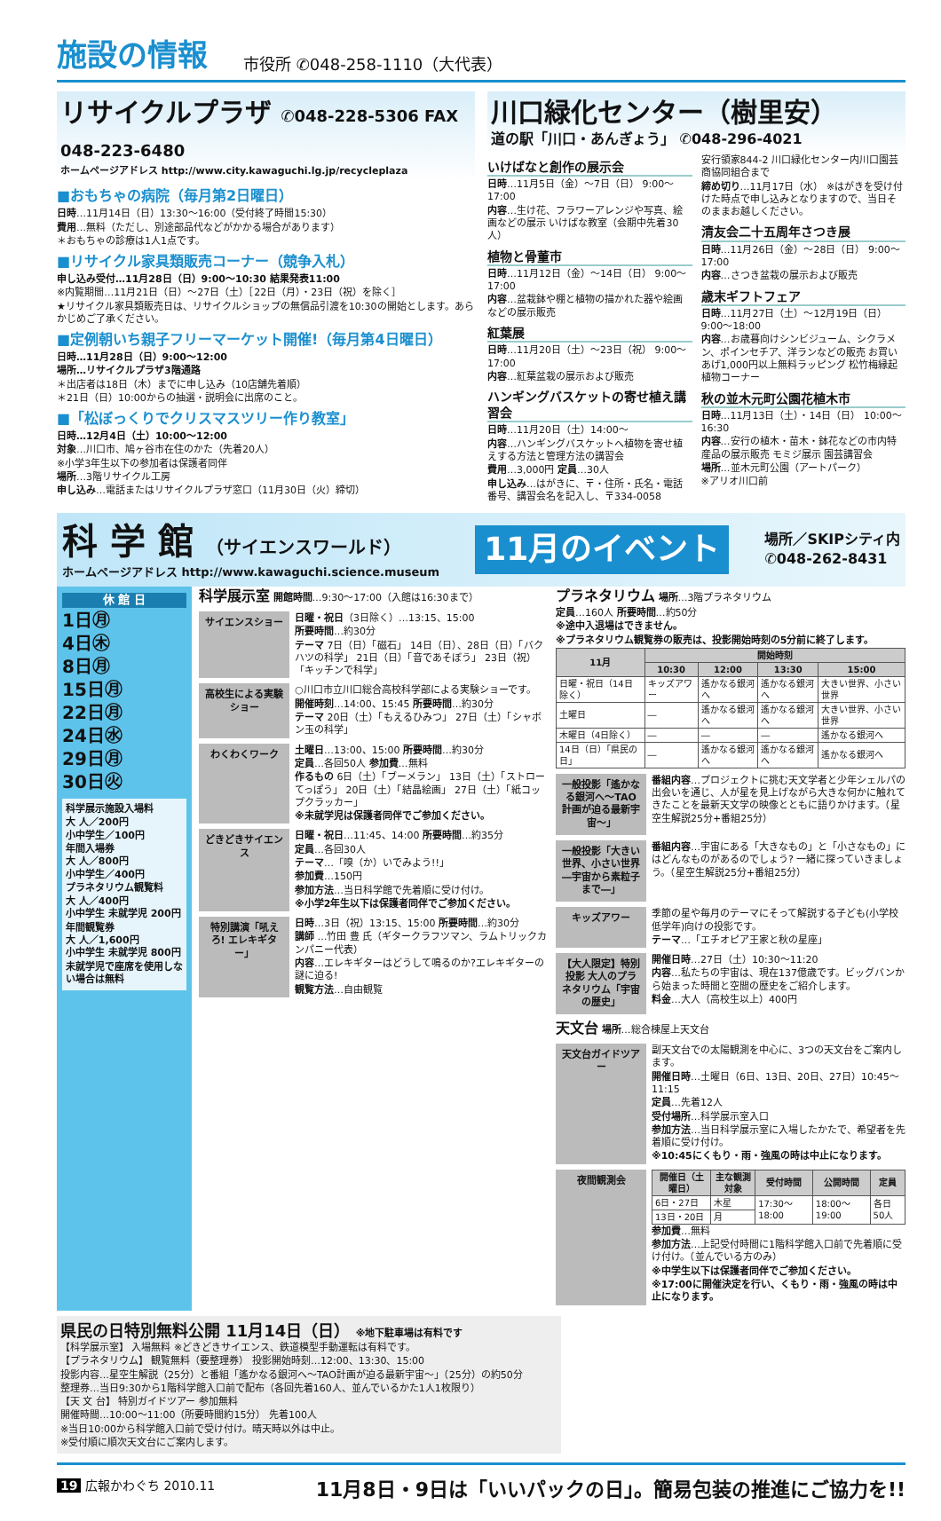施設の情報 市役所 ✆048-258-1110（大代表）
リサイクルプラザ ✆048-228-5306 FAX 048-223-6480
ホームページアドレス http://www.city.kawaguchi.lg.jp/recycleplaza
■おもちゃの病院（毎月第2日曜日）
日時…11月14日（日）13:30〜16:00（受付終了時間15:30）
費用…無料（ただし、別途部品代などがかかる場合があります）
＊おもちゃの診療は1人1点です。
■リサイクル家具類販売コーナー（競争入札）
申し込み受付…11月28日（日）9:00〜10:30 結果発表11:00
※内覧期間…11月21日（日）〜27日（土）［22日（月）・23日（祝）を除く］
★リサイクル家具類販売日は、リサイクルショップの無償品引渡を10:30の開始とします。あらかじめご了承ください。
■定例朝いち親子フリーマーケット開催!（毎月第4日曜日）
日時…11月28日（日）9:00〜12:00
場所…リサイクルプラザ3階通路
＊出店者は18日（木）までに申し込み（10店舗先着順）
＊21日（日）10:00からの抽選・説明会に出席のこと。
■「松ぼっくりでクリスマスツリー作り教室」
日時…12月4日（土）10:00〜12:00
対象…川口市、鳩ヶ谷市在住のかた（先着20人）
※小学3年生以下の参加者は保護者同伴
場所…3階リサイクル工房
申し込み…電話またはリサイクルプラザ窓口（11月30日（火）締切）
川口緑化センター（樹里安）
道の駅「川口・あんぎょう」 ✆048-296-4021
いけばなと創作の展示会
日時…11月5日（金）〜7日（日） 9:00〜17:00
内容…生け花、フラワーアレンジや写真、絵画などの展示 いけばな教室（会期中先着30人）
植物と骨董市
日時…11月12日（金）〜14日（日） 9:00〜17:00
内容…盆栽鉢や棚と植物の描かれた器や絵画などの展示販売
紅葉展
日時…11月20日（土）〜23日（祝） 9:00〜17:00
内容…紅葉盆栽の展示および販売
ハンギングバスケットの寄せ植え講習会
日時…11月20日（土）14:00〜
内容…ハンギングバスケットへ植物を寄せ植えする方法と管理方法の講習会
費用…3,000円 定員…30人
申し込み…はがきに、〒・住所・氏名・電話番号、講習会名を記入し、〒334-0058
安行領家844-2 川口緑化センター内川口園芸商協同組合まで
締め切り…11月17日（水） ※はがきを受け付けた時点で申し込みとなりますので、当日そのままお越しください。
清友会二十五周年さつき展
日時…11月26日（金）〜28日（日） 9:00〜17:00
内容…さつき盆栽の展示および販売
歳末ギフトフェア
日時…11月27日（土）〜12月19日（日） 9:00〜18:00
内容…お歳暮向けシンビジューム、シクラメン、ポインセチア、洋ランなどの販売 お買いあげ1,000円以上無料ラッピング 松竹梅縁起植物コーナー
秋の並木元町公園花植木市
日時…11月13日（土）・14日（日） 10:00〜16:30
内容…安行の植木・苗木・鉢花などの市内特産品の展示販売 モミジ展示 園芸講習会
場所…並木元町公園（アートパーク）
※アリオ川口前
科 学 館 （サイエンスワールド）
ホームページアドレス http://www.kawaguchi.science.museum
11月のイベント
場所／SKIPシティ内
✆048-262-8431
休 館 日
1日㊊
4日㊍
8日㊊
15日㊊
22日㊊
24日㊌
29日㊊
30日㊋
科学展示施設入場料
大 人／200円
小中学生／100円
年間入場券
大 人／800円
小中学生／400円
プラネタリウム観覧料
大 人／400円
小中学生 未就学児 200円
年間観覧券
大 人／1,600円
小中学生 未就学児 800円
未就学児で座席を使用しない場合は無料
科学展示室 開館時間…9:30〜17:00（入館は16:30まで）
サイエンスショー
日曜・祝日（3日除く）…13:15、15:00
所要時間…約30分
テーマ 7日（日）「磁石」 14日（日）、28日（日）「バクハツの科学」 21日（日）「音であそぼう」 23日（祝）「キッチンで科学」
高校生による実験ショー
○川口市立川口総合高校科学部による実験ショーです。
開催時刻…14:00、15:45 所要時間…約30分
テーマ 20日（土）「もえるひみつ」 27日（土）「シャボン玉の科学」
わくわくワーク
土曜日…13:00、15:00 所要時間…約30分
定員…各回50人 参加費…無料
作るもの 6日（土）「ブーメラン」 13日（土）「ストローてっぽう」 20日（土）「結晶絵画」 27日（土）「紙コップクラッカー」
※未就学児は保護者同伴でご参加ください。
どきどきサイエンス
日曜・祝日…11:45、14:00 所要時間…約35分
定員…各回30人
テーマ…「嗅（か）いでみよう!!」
参加費…150円
参加方法…当日科学館で先着順に受け付け。
※小学2年生以下は保護者同伴でご参加ください。
特別講演「吼えろ! エレキギター」
日時…3日（祝）13:15、15:00 所要時間…約30分
講師 …竹田 豊 氏（ギタークラフツマン、ラムトリックカンパニー代表）
内容…エレキギターはどうして鳴るのか?エレキギターの謎に迫る!
観覧方法…自由観覧
プラネタリウム 場所…3階プラネタリウム
定員…160人 所要時間…約50分
※途中入退場はできません。
※プラネタリウム観覧券の販売は、投影開始時刻の5分前に終了します。
| 11月 | 開始時刻 | | | |
| --- | --- | --- | --- | --- |
| | 10:30 | 12:00 | 13:30 | 15:00 |
| 日曜・祝日（14日除く） | キッズアワー | 遙かなる銀河へ | 遙かなる銀河へ | 大きい世界、小さい世界 |
| 土曜日 | ― | 遙かなる銀河へ | 遙かなる銀河へ | 大きい世界、小さい世界 |
| 木曜日（4日除く） | ― | ― | ― | 遙かなる銀河へ |
| 14日（日）「県民の日」 | ― | 遙かなる銀河へ | 遙かなる銀河へ | 遙かなる銀河へ |
一般投影「遙かなる銀河へ〜TAO計画が迫る最新宇宙〜」
番組内容…プロジェクトに挑む天文学者と少年シェルパの出会いを通じ、人が星を見上げながら大きな何かに触れてきたことを最新天文学の映像とともに語りかけます。（星空生解説25分+番組25分）
一般投影「大きい世界、小さい世界―宇宙から素粒子まで―」
番組内容…宇宙にある「大きなもの」と「小さなもの」にはどんなものがあるのでしょう? 一緒に探っていきましょう。（星空生解説25分+番組25分）
キッズアワー
季節の星や毎月のテーマにそって解説する子ども(小学校低学年)向けの投影です。
テーマ…「エチオピア王家と秋の星座」
【大人限定】特別投影 大人のプラネタリウム「宇宙の歴史」
開催日時…27日（土）10:30〜11:20
内容…私たちの宇宙は、現在137億歳です。ビッグバンから始まった時間と空間の歴史をご紹介します。
料金…大人（高校生以上）400円
天文台 場所…総合棟屋上天文台
天文台ガイドツアー
副天文台での太陽観測を中心に、3つの天文台をご案内します。
開催日時…土曜日（6日、13日、20日、27日）10:45〜11:15
定員…先着12人
受付場所…科学展示室入口
参加方法…当日科学展示室に入場したかたで、希望者を先着順に受け付け。
※10:45にくもり・雨・強風の時は中止になります。
夜間観測会
| 開催日（土曜日） | 主な観測対象 | 受付時間 | 公開時間 | 定員 |
| --- | --- | --- | --- | --- |
| 6日・27日 | 木星 | 17:30〜18:00 | 18:00〜19:00 | 各日50人 |
| 13日・20日 | 月 | | | |
参加費…無料
参加方法…上記受付時間に1階科学館入口前で先着順に受け付け。（並んでいる方のみ）
※中学生以下は保護者同伴でご参加ください。
※17:00に開催決定を行い、くもり・雨・強風の時は中止になります。
県民の日特別無料公開 11月14日（日） ※地下駐車場は有料です
【科学展示室】 入場無料 ※どきどきサイエンス、鉄道模型手動運転は有料です。
【プラネタリウム】 観覧無料（要整理券） 投影開始時刻…12:00、13:30、15:00
投影内容…星空生解説（25分）と番組「遙かなる銀河へ〜TAO計画が迫る最新宇宙〜」（25分）の約50分
整理券…当日9:30から1階科学館入口前で配布（各回先着160人、並んでいるかた1人1枚限り）
【天 文 台】 特別ガイドツアー 参加無料
開催時間…10:00〜11:00（所要時間約15分） 先着100人
※当日10:00から科学館入口前で受け付け。晴天時以外は中止。
※受付順に順次天文台にご案内します。
19 広報かわぐち 2010.11 11月8日・9日は「いいパックの日」。簡易包装の推進にご協力を!!